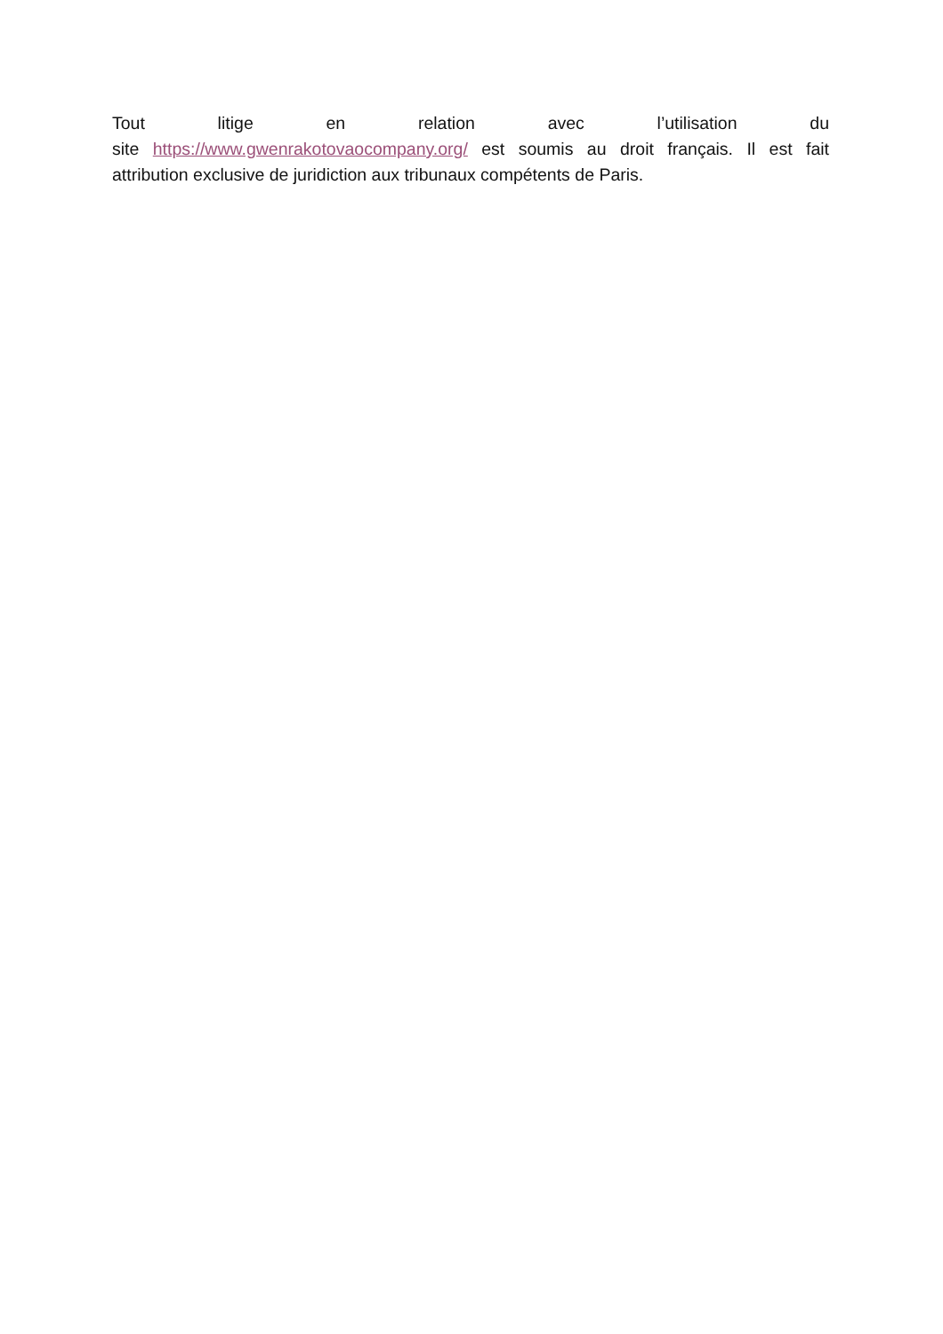Tout litige en relation avec l’utilisation du
site https://www.gwenrakotovaocompany.org/ est soumis au droit français. Il est fait attribution exclusive de juridiction aux tribunaux compétents de Paris.